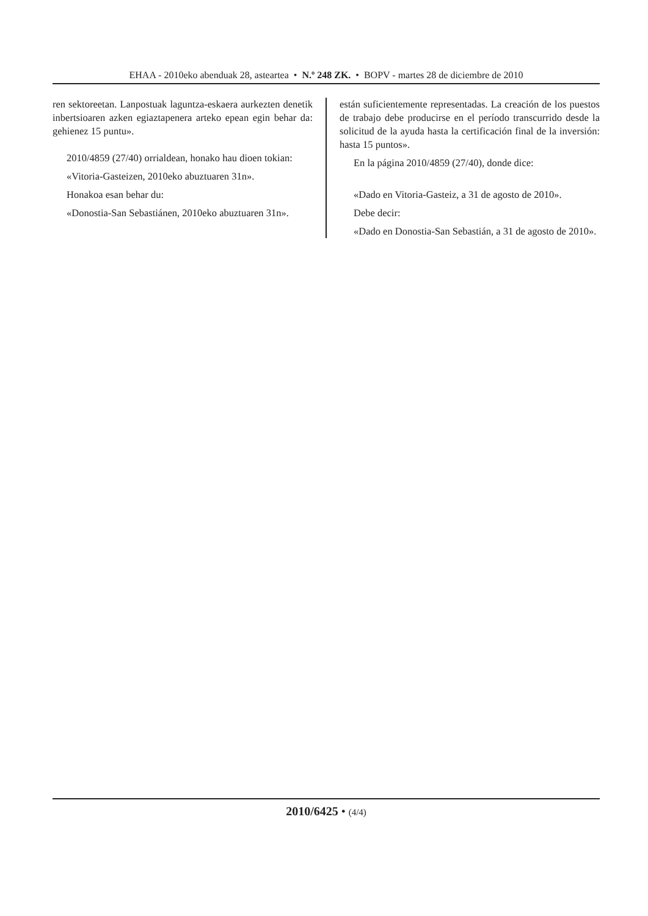EHAA - 2010eko abenduak 28, asteartea • N.º 248 ZK. • BOPV - martes 28 de diciembre de 2010
ren sektoreetan. Lanpostuak laguntza-eskaera aurkezten denetik inbertsioaren azken egiaztapenera arteko epean egin behar da: gehienez 15 puntu».
2010/4859 (27/40) orrialdean, honako hau dioen tokian:
«Vitoria-Gasteizen, 2010eko abuztuaren 31n».
Honakoa esan behar du:
«Donostia-San Sebastiánen, 2010eko abuztuaren 31n».
están suficientemente representadas. La creación de los puestos de trabajo debe producirse en el período transcurrido desde la solicitud de la ayuda hasta la certificación final de la inversión: hasta 15 puntos».
En la página 2010/4859 (27/40), donde dice:
«Dado en Vitoria-Gasteiz, a 31 de agosto de 2010».
Debe decir:
«Dado en Donostia-San Sebastián, a 31 de agosto de 2010».
2010/6425 • (4/4)